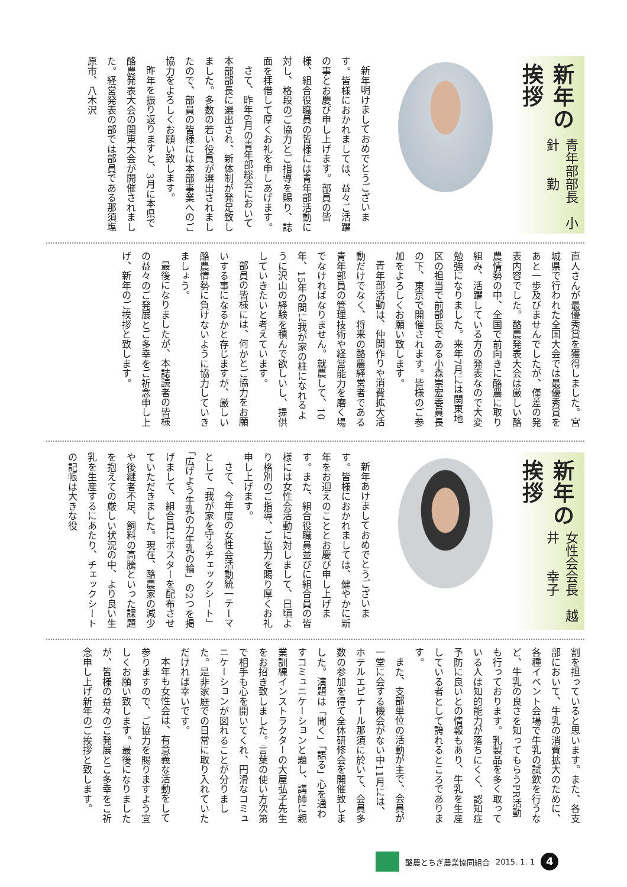新年の挨拶
青年部部長　小針　　勤
新年明けましておめでとうございます。皆様におかれましては、益々ご活躍の事とお慶び申し上げます。部員の皆様、組合役職員の皆様には青年部活動に対し、格段のご協力とご指導を賜り、誌面を拝借して厚くお礼を申しあげます。
さて、昨年6月の青年部総会において本部部長に選出され、新体制が発足致しました。多数の若い役員が選出されましたので、部員の皆様には本部事業へのご協力をよろしくお願い致します。
昨年を振り返りますと、3月に本県で酪農発表大会の関東大会が開催されました。経営発表の部では部員である那須塩原市、八木沢
直人さんが最優秀賞を獲得しました。宮城県で行われた全国大会では最優秀賞をあと一歩及びませんでしたが、僅差の発表内容でした。酪農発表大会は厳しい酪農情勢の中、全国で前向きに酪農に取り組み、活躍している方の発表なので大変勉強になりました。来年7月には関東地区の担当で前部長である小森崇宏委員長の下、東京で開催されます。皆様のご参加をよろしくお願い致します。
青年部活動は、仲間作りや消費拡大活動だけでなく、将来の酪農経営者である青年部員の管理技術や経営能力を磨く場でなければなりません。就農して、10年、15年の間に我が家の柱になれるように沢山の経験を積んで欲しいし、提供していきたいと考えています。
部員の皆様には、何かとご協力をお願いする事になるかと存じますが、厳しい酪農情勢に負けないように協力していきましょう。
最後になりましたが、本誌読者の皆様の益々のご発展とご多幸をご祈念申し上げ、新年のご挨拶と致します。
新年の挨拶
女性会会長　越井　　幸子
新年あけましておめでとうございます。皆様におかれましては、健やかに新年をお迎えのこととお慶び申し上げます。また、組合役職員並びに組合員の皆様には女性会活動に対しまして、日頃より格別のご指導、ご協力を賜り厚くお礼申し上げます。
さて、今年度の女性会活動統一テーマとして「我が家を守るチェックシート」「広げよう牛乳の力牛乳の輪」の2つを掲げまして、組合員にポスターを配布させていただきました。現在、酪農家の減少や後継者不足、飼料の高騰といった課題を抱えての厳しい状況の中、より良い生乳を生産するにあたり、チェックシートの記帳は大きな役
割を担っていると思います。また、各支部において、牛乳の消費拡大のために、各種イベント会場で牛乳の試飲を行うなど、牛乳の良さを知ってもらうPR活動も行っております。乳製品を多く取っている人は知的能力が落ちにくく、認知症予防に良いとの情報もあり、牛乳を生産している者として誇れるところであります。
また、支部単位の活動が主で、会員が一堂に会する機会がない中11月には、ホテルエピナール那須に於いて、会員多数の参加を得て全体研修会を開催致しました。演題は「聞く」「語る」心を通わすコミュニケーションと題し、講師に親業訓練インストラクターの大屋弘子先生をお招き致しました。言葉の使い方次第で相手も心を開いてくれ、円滑なコミュニケーションが図れることが分りました。是非家庭での日常に取り入れていただければ幸いです。
本年も女性会は、有意義な活動をして参りますので、ご協力を賜りますよう宜しくお願い致します。最後になりましたが、皆様の益々のご発展とご多幸をご祈念申し上げ新年のご挨拶と致します。
酪農とちぎ農業協同組合 2015. 1. 1
4